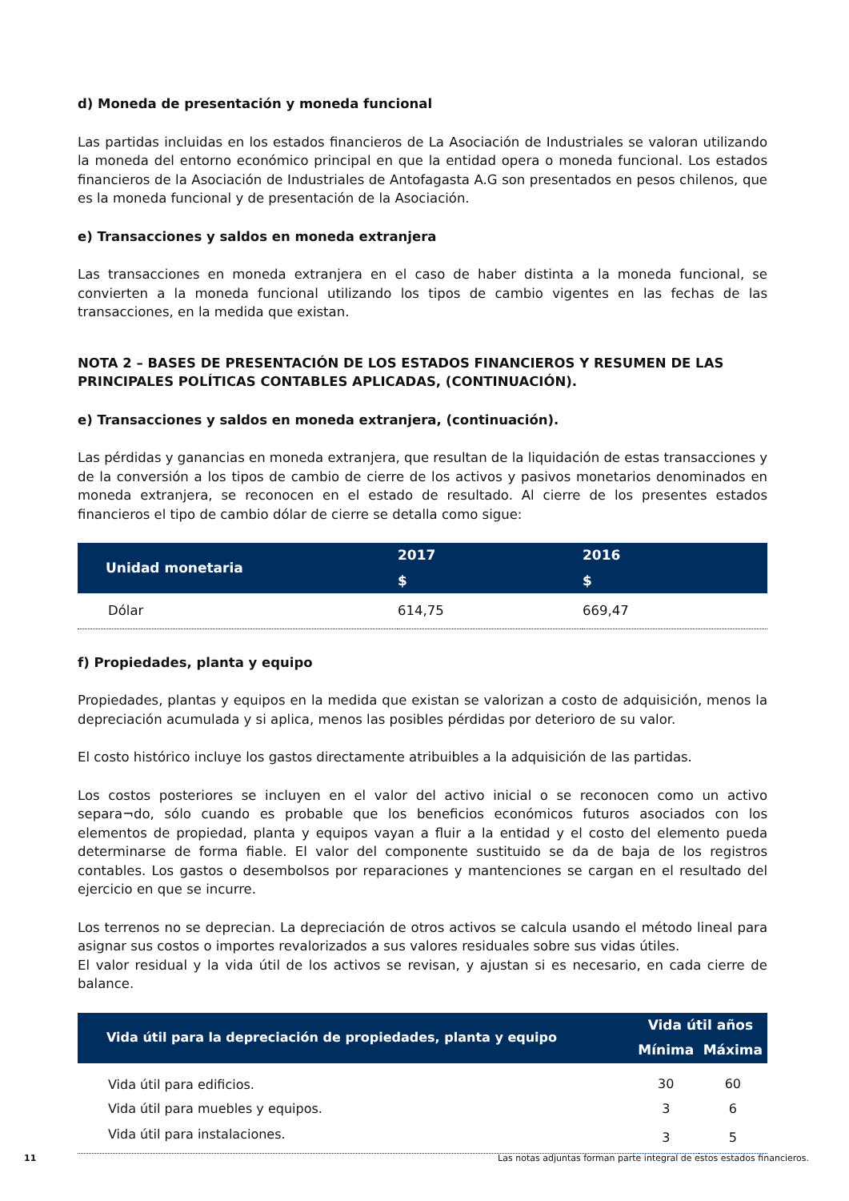d) Moneda de presentación y moneda funcional
Las partidas incluidas en los estados financieros de La Asociación de Industriales se valoran utilizando la moneda del entorno económico principal en que la entidad opera o moneda funcional. Los estados financieros de la Asociación de Industriales de Antofagasta A.G son presentados en pesos chilenos, que es la moneda funcional y de presentación de la Asociación.
e) Transacciones y saldos en moneda extranjera
Las transacciones en moneda extranjera en el caso de haber distinta a la moneda funcional, se convierten a la moneda funcional utilizando los tipos de cambio vigentes en las fechas de las transacciones, en la medida que existan.
NOTA 2 – BASES DE PRESENTACIÓN DE LOS ESTADOS FINANCIEROS Y RESUMEN DE LAS PRINCIPALES POLÍTICAS CONTABLES APLICADAS, (CONTINUACIÓN).
e) Transacciones y saldos en moneda extranjera, (continuación).
Las pérdidas y ganancias en moneda extranjera, que resultan de la liquidación de estas transacciones y de la conversión a los tipos de cambio de cierre de los activos y pasivos monetarios denominados en moneda extranjera, se reconocen en el estado de resultado. Al cierre de los presentes estados financieros el tipo de cambio dólar de cierre se detalla como sigue:
| Unidad monetaria | 2017 | 2016 |
| --- | --- | --- |
| | $ | $ |
| Dólar | 614,75 | 669,47 |
f) Propiedades, planta y equipo
Propiedades, plantas y equipos en la medida que existan se valorizan a costo de adquisición, menos la depreciación acumulada y si aplica, menos las posibles pérdidas por deterioro de su valor.
El costo histórico incluye los gastos directamente atribuibles a la adquisición de las partidas.
Los costos posteriores se incluyen en el valor del activo inicial o se reconocen como un activo separa¬do, sólo cuando es probable que los beneficios económicos futuros asociados con los elementos de propiedad, planta y equipos vayan a fluir a la entidad y el costo del elemento pueda determinarse de forma fiable. El valor del componente sustituido se da de baja de los registros contables. Los gastos o desembolsos por reparaciones y mantenciones se cargan en el resultado del ejercicio en que se incurre.
Los terrenos no se deprecian. La depreciación de otros activos se calcula usando el método lineal para asignar sus costos o importes revalorizados a sus valores residuales sobre sus vidas útiles.
El valor residual y la vida útil de los activos se revisan, y ajustan si es necesario, en cada cierre de balance.
| Vida útil para la depreciación de propiedades, planta y equipo | Vida útil años | |
| --- | --- | --- |
| | Mínima | Máxima |
| Vida útil para edificios. | 30 | 60 |
| Vida útil para muebles y equipos. | 3 | 6 |
| Vida útil para instalaciones. | 3 | 5 |
11 Las notas adjuntas forman parte integral de estos estados financieros.